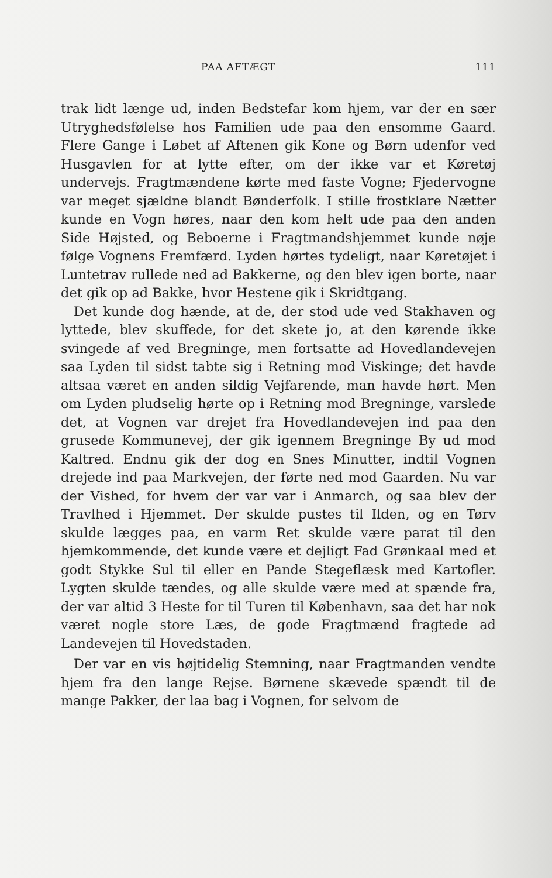PAA AFTÆGT 111
trak lidt længe ud, inden Bedstefar kom hjem, var der en sær Utryghedsfølelse hos Familien ude paa den ensomme Gaard. Flere Gange i Løbet af Aftenen gik Kone og Børn udenfor ved Husgavlen for at lytte efter, om der ikke var et Køretøj undervejs. Fragtmændene kørte med faste Vogne; Fjedervogne var meget sjældne blandt Bønderfolk. I stille frostklare Nætter kunde en Vogn høres, naar den kom helt ude paa den anden Side Højsted, og Beboerne i Fragtmandshjemmet kunde nøje følge Vognens Fremfærd. Lyden hørtes tydeligt, naar Køretøjet i Luntetrav rullede ned ad Bakkerne, og den blev igen borte, naar det gik op ad Bakke, hvor Hestene gik i Skridtgang.
Det kunde dog hænde, at de, der stod ude ved Stakhaven og lyttede, blev skuffede, for det skete jo, at den kørende ikke svingede af ved Bregninge, men fortsatte ad Hovedlandevejen saa Lyden til sidst tabte sig i Retning mod Viskinge; det havde altsaa været en anden sildig Vejfarende, man havde hørt. Men om Lyden pludselig hørte op i Retning mod Bregninge, varslede det, at Vognen var drejet fra Hovedlandevejen ind paa den grusede Kommunevej, der gik igennem Bregninge By ud mod Kaltred. Endnu gik der dog en Snes Minutter, indtil Vognen drejede ind paa Markvejen, der førte ned mod Gaarden. Nu var der Vished, for hvem der var var i Anmarch, og saa blev der Travlhed i Hjemmet. Der skulde pustes til Ilden, og en Tørv skulde lægges paa, en varm Ret skulde være parat til den hjemkommende, det kunde være et dejligt Fad Grønkaal med et godt Stykke Sul til eller en Pande Stegeflæsk med Kartofler. Lygten skulde tændes, og alle skulde være med at spænde fra, der var altid 3 Heste for til Turen til København, saa det har nok været nogle store Læs, de gode Fragtmænd fragtede ad Landevejen til Hovedstaden.
Der var en vis højtidelig Stemning, naar Fragtmanden vendte hjem fra den lange Rejse. Børnene skævede spændt til de mange Pakker, der laa bag i Vognen, for selvom de